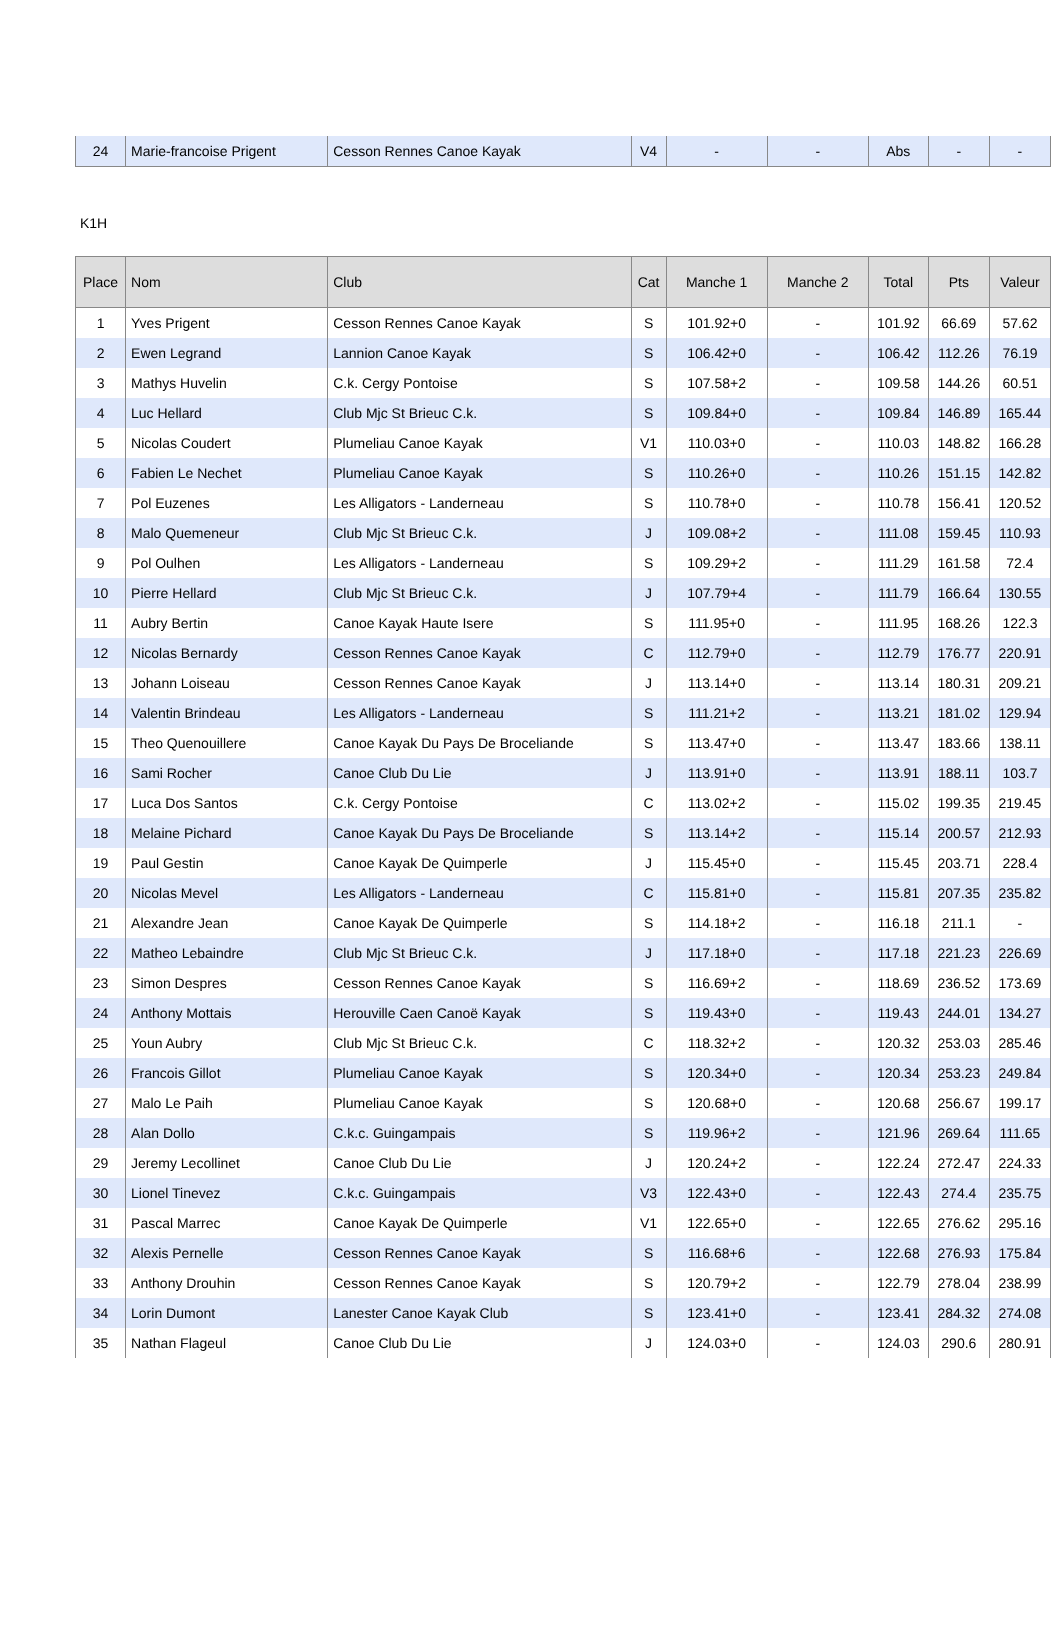| 24 | Marie-francoise Prigent | Cesson Rennes Canoe Kayak | V4 | - | - | Abs | - | - |
K1H
| Place | Nom | Club | Cat | Manche 1 | Manche 2 | Total | Pts | Valeur |
| --- | --- | --- | --- | --- | --- | --- | --- | --- |
| 1 | Yves Prigent | Cesson Rennes Canoe Kayak | S | 101.92+0 | - | 101.92 | 66.69 | 57.62 |
| 2 | Ewen Legrand | Lannion Canoe Kayak | S | 106.42+0 | - | 106.42 | 112.26 | 76.19 |
| 3 | Mathys Huvelin | C.k. Cergy Pontoise | S | 107.58+2 | - | 109.58 | 144.26 | 60.51 |
| 4 | Luc Hellard | Club Mjc St Brieuc C.k. | S | 109.84+0 | - | 109.84 | 146.89 | 165.44 |
| 5 | Nicolas Coudert | Plumeliau Canoe Kayak | V1 | 110.03+0 | - | 110.03 | 148.82 | 166.28 |
| 6 | Fabien Le Nechet | Plumeliau Canoe Kayak | S | 110.26+0 | - | 110.26 | 151.15 | 142.82 |
| 7 | Pol Euzenes | Les Alligators - Landerneau | S | 110.78+0 | - | 110.78 | 156.41 | 120.52 |
| 8 | Malo Quemeneur | Club Mjc St Brieuc C.k. | J | 109.08+2 | - | 111.08 | 159.45 | 110.93 |
| 9 | Pol Oulhen | Les Alligators - Landerneau | S | 109.29+2 | - | 111.29 | 161.58 | 72.4 |
| 10 | Pierre Hellard | Club Mjc St Brieuc C.k. | J | 107.79+4 | - | 111.79 | 166.64 | 130.55 |
| 11 | Aubry Bertin | Canoe Kayak Haute Isere | S | 111.95+0 | - | 111.95 | 168.26 | 122.3 |
| 12 | Nicolas Bernardy | Cesson Rennes Canoe Kayak | C | 112.79+0 | - | 112.79 | 176.77 | 220.91 |
| 13 | Johann Loiseau | Cesson Rennes Canoe Kayak | J | 113.14+0 | - | 113.14 | 180.31 | 209.21 |
| 14 | Valentin Brindeau | Les Alligators - Landerneau | S | 111.21+2 | - | 113.21 | 181.02 | 129.94 |
| 15 | Theo Quenouillere | Canoe Kayak Du Pays De Broceliande | S | 113.47+0 | - | 113.47 | 183.66 | 138.11 |
| 16 | Sami Rocher | Canoe Club Du Lie | J | 113.91+0 | - | 113.91 | 188.11 | 103.7 |
| 17 | Luca Dos Santos | C.k. Cergy Pontoise | C | 113.02+2 | - | 115.02 | 199.35 | 219.45 |
| 18 | Melaine Pichard | Canoe Kayak Du Pays De Broceliande | S | 113.14+2 | - | 115.14 | 200.57 | 212.93 |
| 19 | Paul Gestin | Canoe Kayak De Quimperle | J | 115.45+0 | - | 115.45 | 203.71 | 228.4 |
| 20 | Nicolas Mevel | Les Alligators - Landerneau | C | 115.81+0 | - | 115.81 | 207.35 | 235.82 |
| 21 | Alexandre Jean | Canoe Kayak De Quimperle | S | 114.18+2 | - | 116.18 | 211.1 | - |
| 22 | Matheo Lebaindre | Club Mjc St Brieuc C.k. | J | 117.18+0 | - | 117.18 | 221.23 | 226.69 |
| 23 | Simon Despres | Cesson Rennes Canoe Kayak | S | 116.69+2 | - | 118.69 | 236.52 | 173.69 |
| 24 | Anthony Mottais | Herouville Caen Canoë Kayak | S | 119.43+0 | - | 119.43 | 244.01 | 134.27 |
| 25 | Youn Aubry | Club Mjc St Brieuc C.k. | C | 118.32+2 | - | 120.32 | 253.03 | 285.46 |
| 26 | Francois Gillot | Plumeliau Canoe Kayak | S | 120.34+0 | - | 120.34 | 253.23 | 249.84 |
| 27 | Malo Le Paih | Plumeliau Canoe Kayak | S | 120.68+0 | - | 120.68 | 256.67 | 199.17 |
| 28 | Alan Dollo | C.k.c. Guingampais | S | 119.96+2 | - | 121.96 | 269.64 | 111.65 |
| 29 | Jeremy Lecollinet | Canoe Club Du Lie | J | 120.24+2 | - | 122.24 | 272.47 | 224.33 |
| 30 | Lionel Tinevez | C.k.c. Guingampais | V3 | 122.43+0 | - | 122.43 | 274.4 | 235.75 |
| 31 | Pascal Marrec | Canoe Kayak De Quimperle | V1 | 122.65+0 | - | 122.65 | 276.62 | 295.16 |
| 32 | Alexis Pernelle | Cesson Rennes Canoe Kayak | S | 116.68+6 | - | 122.68 | 276.93 | 175.84 |
| 33 | Anthony Drouhin | Cesson Rennes Canoe Kayak | S | 120.79+2 | - | 122.79 | 278.04 | 238.99 |
| 34 | Lorin Dumont | Lanester Canoe Kayak Club | S | 123.41+0 | - | 123.41 | 284.32 | 274.08 |
| 35 | Nathan Flageul | Canoe Club Du Lie | J | 124.03+0 | - | 124.03 | 290.6 | 280.91 |